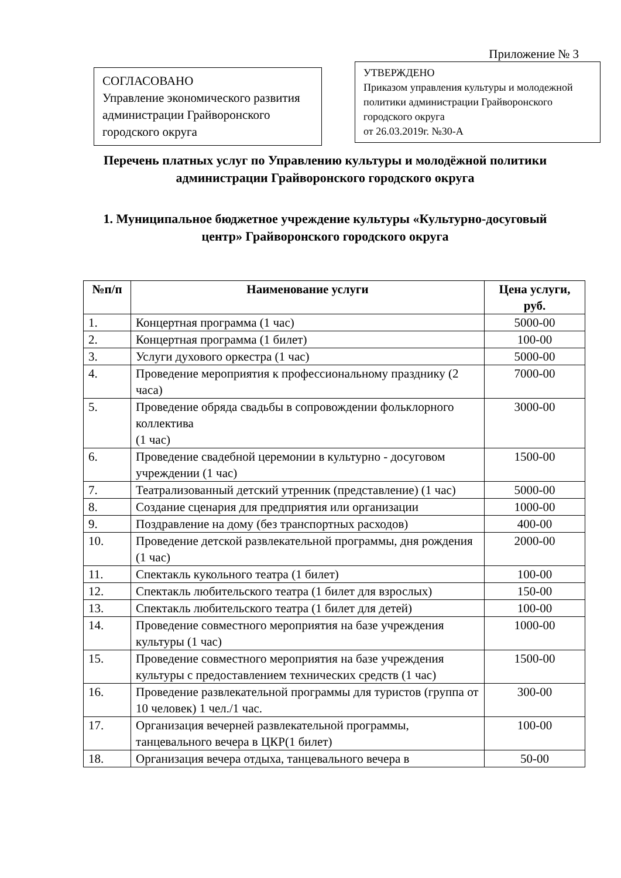Приложение № 3
СОГЛАСОВАНО
Управление экономического развития администрации Грайворонского городского округа
УТВЕРЖДЕНО
Приказом управления культуры и молодежной политики администрации Грайворонского городского округа
от 26.03.2019г. №30-А
Перечень платных услуг по Управлению культуры и молодёжной политики администрации Грайворонского городского округа
1. Муниципальное бюджетное учреждение культуры «Культурно-досуговый центр» Грайворонского городского округа
| №п/п | Наименование услуги | Цена услуги, руб. |
| --- | --- | --- |
| 1. | Концертная программа (1 час) | 5000-00 |
| 2. | Концертная программа (1 билет) | 100-00 |
| 3. | Услуги духового оркестра (1 час) | 5000-00 |
| 4. | Проведение мероприятия к профессиональному празднику (2 часа) | 7000-00 |
| 5. | Проведение обряда свадьбы в сопровождении фольклорного коллектива (1 час) | 3000-00 |
| 6. | Проведение свадебной церемонии в культурно - досуговом учреждении (1 час) | 1500-00 |
| 7. | Театрализованный детский утренник (представление) (1 час) | 5000-00 |
| 8. | Создание сценария для предприятия или организации | 1000-00 |
| 9. | Поздравление на дому (без транспортных расходов) | 400-00 |
| 10. | Проведение детской развлекательной программы, дня рождения (1 час) | 2000-00 |
| 11. | Спектакль кукольного театра (1 билет) | 100-00 |
| 12. | Спектакль любительского театра (1 билет для взрослых) | 150-00 |
| 13. | Спектакль любительского театра (1 билет для детей) | 100-00 |
| 14. | Проведение совместного мероприятия на базе учреждения культуры (1 час) | 1000-00 |
| 15. | Проведение совместного мероприятия на базе учреждения культуры с предоставлением технических средств (1 час) | 1500-00 |
| 16. | Проведение развлекательной программы для туристов (группа от 10 человек) 1 чел./1 час. | 300-00 |
| 17. | Организация вечерней развлекательной программы, танцевального вечера в ЦКР(1 билет) | 100-00 |
| 18. | Организация вечера отдыха, танцевального вечера в | 50-00 |